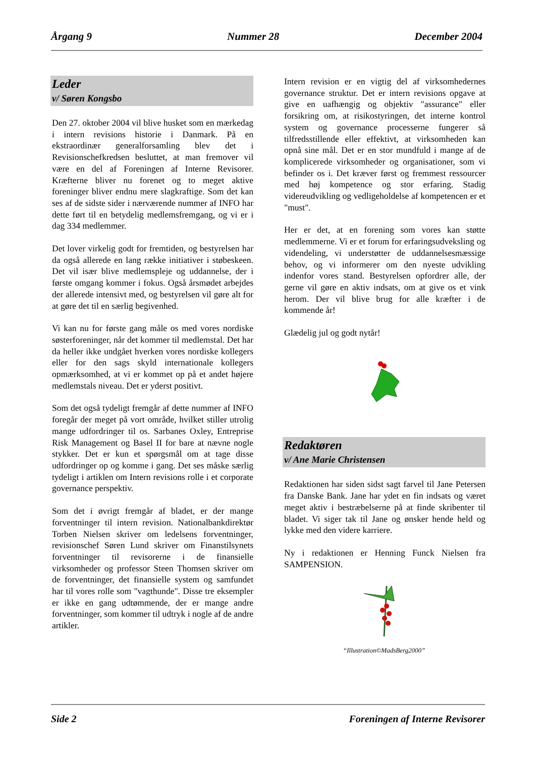Årgang 9 Nummer 28 December 2004
Leder
v/ Søren Kongsbo
Den 27. oktober 2004 vil blive husket som en mærkedag i intern revisions historie i Danmark. På en ekstraordinær generalforsamling blev det i Revisionschefkredsen besluttet, at man fremover vil være en del af Foreningen af Interne Revisorer. Kræfterne bliver nu forenet og to meget aktive foreninger bliver endnu mere slagkraftige. Som det kan ses af de sidste sider i nærværende nummer af INFO har dette ført til en betydelig medlemsfremgang, og vi er i dag 334 medlemmer.
Det lover virkelig godt for fremtiden, og bestyrelsen har da også allerede en lang række initiativer i støbeskeen. Det vil især blive medlemspleje og uddannelse, der i første omgang kommer i fokus. Også årsmødet arbejdes der allerede intensivt med, og bestyrelsen vil gøre alt for at gøre det til en særlig begivenhed.
Vi kan nu for første gang måle os med vores nordiske søsterforeninger, når det kommer til medlemstal. Det har da heller ikke undgået hverken vores nordiske kollegers eller for den sags skyld internationale kollegers opmærksomhed, at vi er kommet op på et andet højere medlemstals niveau. Det er yderst positivt.
Som det også tydeligt fremgår af dette nummer af INFO foregår der meget på vort område, hvilket stiller utrolig mange udfordringer til os. Sarbanes Oxley, Entreprise Risk Management og Basel II for bare at nævne nogle stykker. Det er kun et spørgsmål om at tage disse udfordringer op og komme i gang. Det ses måske særlig tydeligt i artiklen om Intern revisions rolle i et corporate governance perspektiv.
Som det i øvrigt fremgår af bladet, er der mange forventninger til intern revision. Nationalbankdirektør Torben Nielsen skriver om ledelsens forventninger, revisionschef Søren Lund skriver om Finanstilsynets forventninger til revisorerne i de finansielle virksomheder og professor Steen Thomsen skriver om de forventninger, det finansielle system og samfundet har til vores rolle som "vagthunde". Disse tre eksempler er ikke en gang udtømmende, der er mange andre forventninger, som kommer til udtryk i nogle af de andre artikler.
Intern revision er en vigtig del af virksomhedernes governance struktur. Det er intern revisions opgave at give en uafhængig og objektiv "assurance" eller forsikring om, at risikostyringen, det interne kontrol system og governance processerne fungerer så tilfredsstillende eller effektivt, at virksomheden kan opnå sine mål. Det er en stor mundfuld i mange af de komplicerede virksomheder og organisationer, som vi befinder os i. Det kræver først og fremmest ressourcer med høj kompetence og stor erfaring. Stadig videreudvikling og vedligeholdelse af kompetencen er et "must".
Her er det, at en forening som vores kan støtte medlemmerne. Vi er et forum for erfaringsudveksling og videndeling, vi understøtter de uddannelsesmæssige behov, og vi informerer om den nyeste udvikling indenfor vores stand. Bestyrelsen opfordrer alle, der gerne vil gøre en aktiv indsats, om at give os et vink herom. Der vil blive brug for alle kræfter i de kommende år!
Glædelig jul og godt nytår!
Redaktøren
v/ Ane Marie Christensen
Redaktionen har siden sidst sagt farvel til Jane Petersen fra Danske Bank. Jane har ydet en fin indsats og været meget aktiv i bestræbelserne på at finde skribenter til bladet. Vi siger tak til Jane og ønsker hende held og lykke med den videre karriere.
Ny i redaktionen er Henning Funck Nielsen fra SAMPENSION.
“Illustration©MadsBerg2000”
Side 2 Foreningen af Interne Revisorer